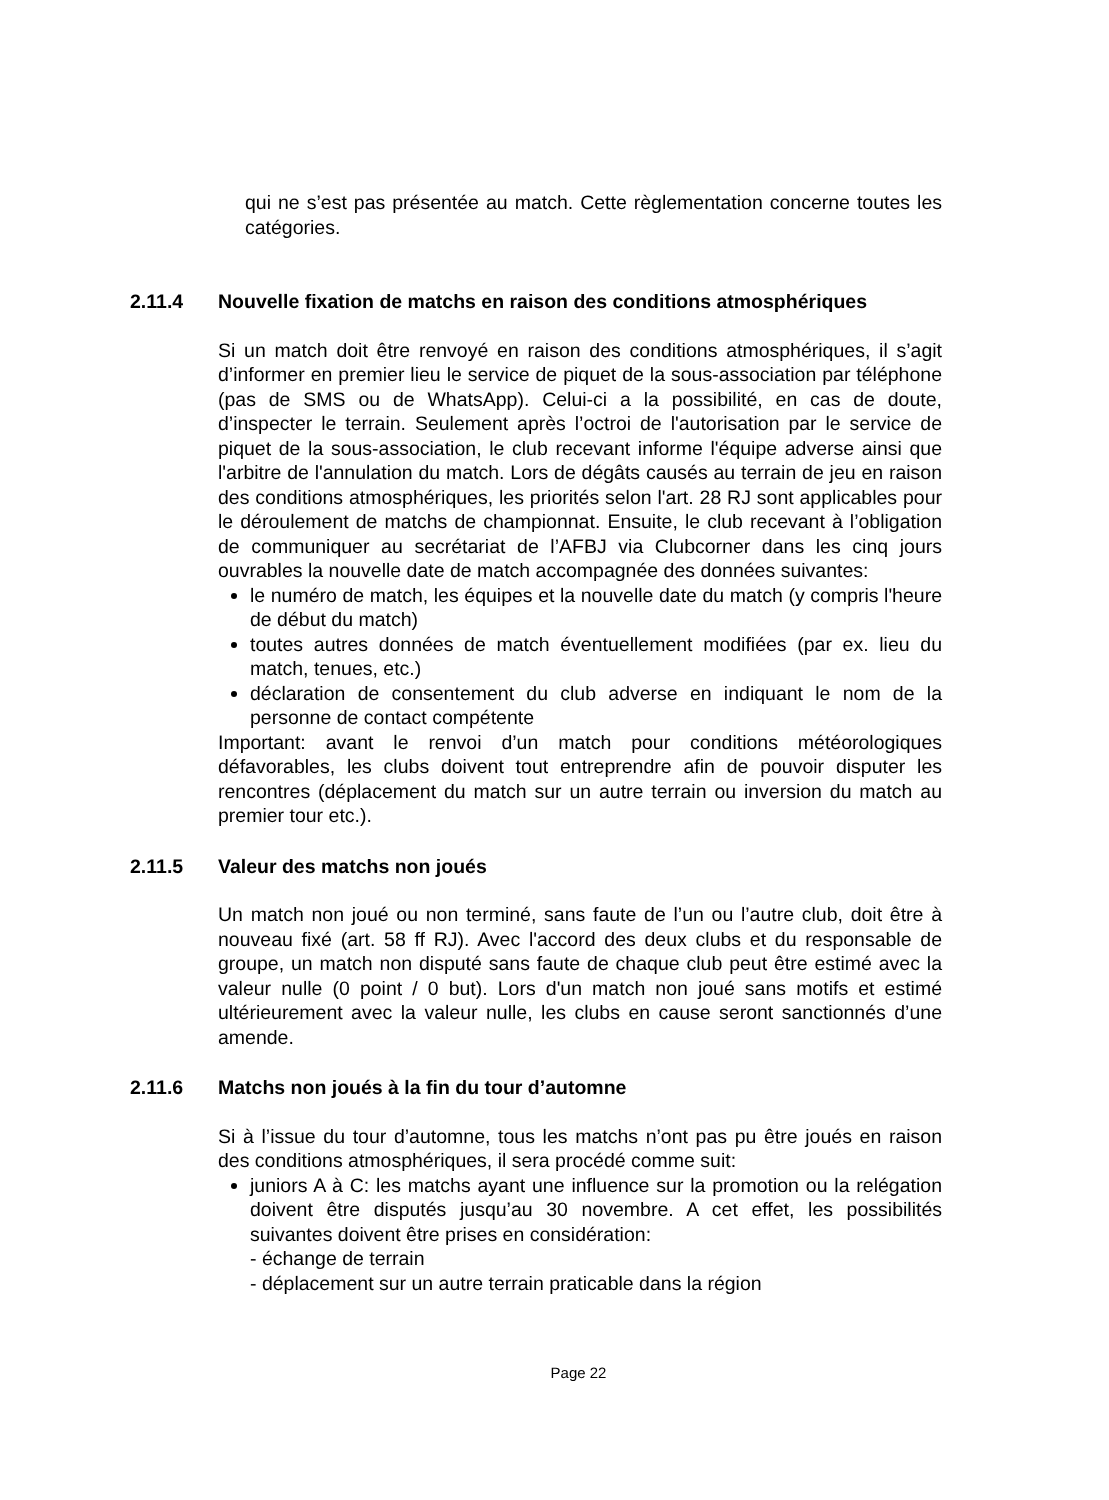qui ne s’est pas présentée au match. Cette règlementation concerne toutes les catégories.
2.11.4 Nouvelle fixation de matchs en raison des conditions atmosphériques
Si un match doit être renvoyé en raison des conditions atmosphériques, il s’agit d’informer en premier lieu le service de piquet de la sous-association par téléphone (pas de SMS ou de WhatsApp). Celui-ci a la possibilité, en cas de doute, d’inspecter le terrain. Seulement après l’octroi de l'autorisation par le service de piquet de la sous-association, le club recevant informe l'équipe adverse ainsi que l'arbitre de l'annulation du match. Lors de dégâts causés au terrain de jeu en raison des conditions atmosphériques, les priorités selon l'art. 28 RJ sont applicables pour le déroulement de matchs de championnat. Ensuite, le club recevant à l’obligation de communiquer au secrétariat de l’AFBJ via Clubcorner dans les cinq jours ouvrables la nouvelle date de match accompagnée des données suivantes:
le numéro de match, les équipes et la nouvelle date du match (y compris l'heure de début du match)
toutes autres données de match éventuellement modifiées (par ex. lieu du match, tenues, etc.)
déclaration de consentement du club adverse en indiquant le nom de la personne de contact compétente
Important: avant le renvoi d’un match pour conditions météorologiques défavorables, les clubs doivent tout entreprendre afin de pouvoir disputer les rencontres (déplacement du match sur un autre terrain ou inversion du match au premier tour etc.).
2.11.5 Valeur des matchs non joués
Un match non joué ou non terminé, sans faute de l’un ou l’autre club, doit être à nouveau fixé (art. 58 ff RJ). Avec l'accord des deux clubs et du responsable de groupe, un match non disputé sans faute de chaque club peut être estimé avec la valeur nulle (0 point / 0 but). Lors d'un match non joué sans motifs et estimé ultérieurement avec la valeur nulle, les clubs en cause seront sanctionnés d’une amende.
2.11.6 Matchs non joués à la fin du tour d’automne
Si à l’issue du tour d’automne, tous les matchs n’ont pas pu être joués en raison des conditions atmosphériques, il sera procédé comme suit:
juniors A à C: les matchs ayant une influence sur la promotion ou la relégation doivent être disputés jusqu’au 30 novembre. A cet effet, les possibilités suivantes doivent être prises en considération:
- échange de terrain
- déplacement sur un autre terrain praticable dans la région
Page 22